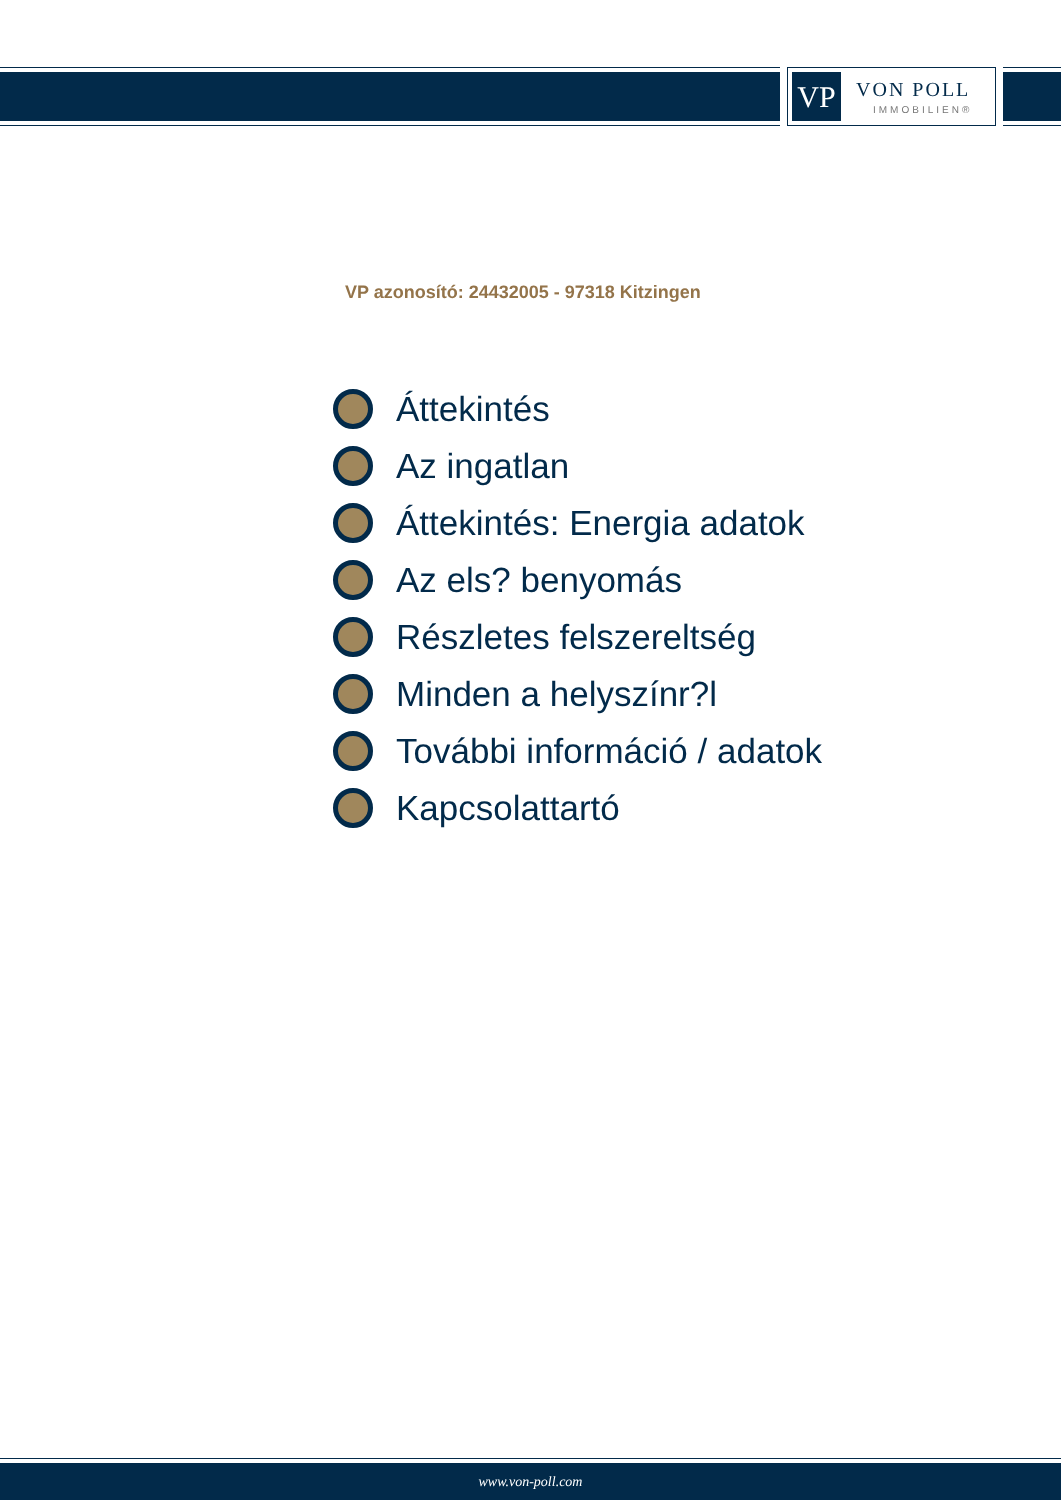VP VON POLL
IMMOBILIEN®
VP azonosító: 24432005 - 97318 Kitzingen
Áttekintés
Az ingatlan
Áttekintés: Energia adatok
Az els? benyomás
Részletes felszereltség
Minden a helyszínr?l
További információ / adatok
Kapcsolattartó
www.von-poll.com